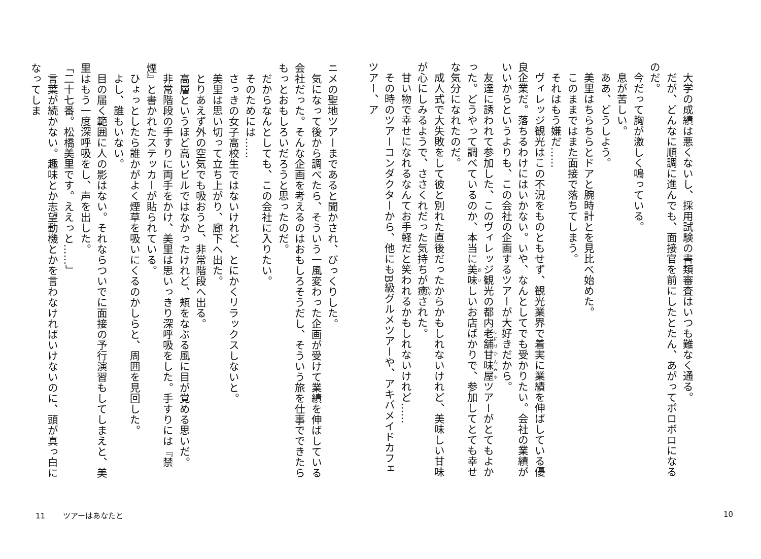大学の成績は悪くないし、採用試験の書類審査はいつも難なく通る。
だが、どんなに順調に進んでも、面接官を前にしたとたん、あがってボロボロになるのだ。
今だって胸が激しく鳴っている。
息が苦しい。
ああ、どうしよう。
美里はちらちらとドアと腕時計とを見比べ始めた。
このままではまた面接で落ちてしまう。
それはもう嫌だ……
ヴィレッジ観光はこの不況をものともせず、観光業界で着実に業績を伸ばしている優良企業だ。落ちるわけにはいかない。いや、なんとしてでも受かりたい。会社の業績がいいからというよりも、この会社の企画するツアーが大好きだから。
友達に誘われて参加した、このヴィレッジ観光の都内老舗甘味屋ツアーがとてもよかった。どうやって調べているのか、本当に美味しいお店ばかりで、参加してとても幸せな気分になれたのだ。
成人式で大失敗をして彼と別れた直後だったからかもしれないけれど、美味しい甘味が心にしみるようで、ささくれだった気持ちが癒された。
甘い物で幸せになれるなんてお手軽だと笑われるかもしれないけれど……
その時のツアーコンダクターから、他にもB級グルメツアーや、アキバメイドカフェツアー、ア
10
ニメの聖地ツアーまであると聞かされ、びっくりした。
気になって後から調べたら、そういう一風変わった企画が受けて業績を伸ばしている会社だった。そんな企画を考えるのはおもしろそうだし、そういう旅を仕事でできたらもっとおもしろいだろうと思ったのだ。
だからなんとしても、この会社に入りたい。
そのためには……
さっきの女子高校生ではないけれど、とにかくリラックスしないと。
美里は思い切って立ち上がり、廊下へ出た。
とりあえず外の空気でも吸おうと、非常階段へ出る。
高層というほど高いビルではなかったけれど、頬をなぶる風に目が覚める思いだ。
非常階段の手すりに両手をかけ、美里は思いっきり深呼吸をした。手すりには『禁煙』と書かれたステッカーが貼られている。
ひょっとしたら誰かがよく煙草を吸いにくるのかしらと、周囲を見回した。
よし、誰もいない。
目の届く範囲に人の影はない。それならついでに面接の予行演習もしてしまえと、美里はもう一度深呼吸をし、声を出した。
「二十七番。松橋美里です。ええっと……」
言葉が続かない。趣味とか志望動機とかを言わなければいけないのに、頭が真っ白になってしま
11 ツアーはあなたと